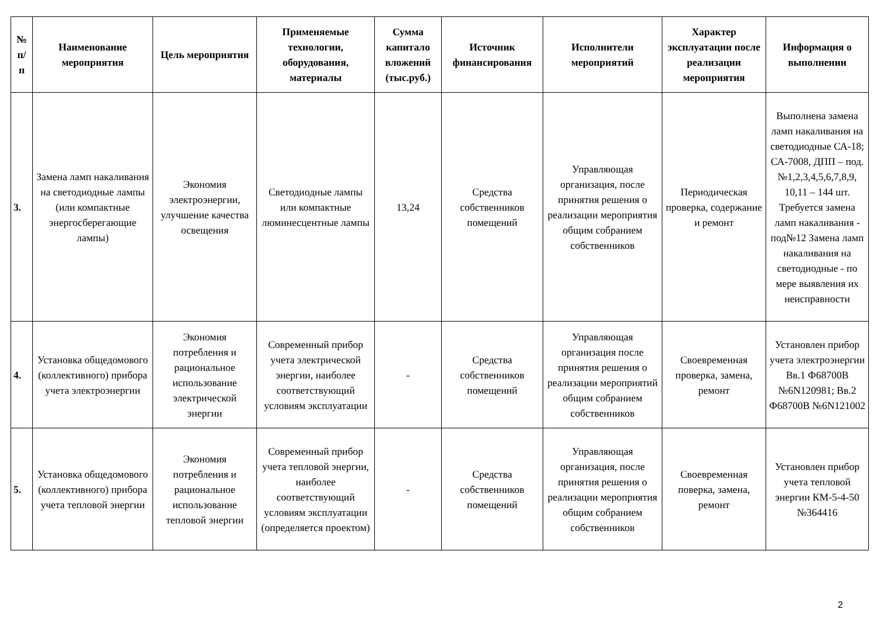| № п/ п | Наименование мероприятия | Цель мероприятия | Применяемые технологии, оборудования, материалы | Сумма капитало вложений (тыс.руб.) | Источник финансирования | Исполнители мероприятий | Характер эксплуатации после реализации мероприятия | Информация о выполнении |
| --- | --- | --- | --- | --- | --- | --- | --- | --- |
| 3. | Замена ламп накаливания на светодиодные лампы (или компактные энергосберегающие лампы) | Экономия электроэнергии, улучшение качества освещения | Светодиодные лампы или компактные люминесцентные лампы | 13,24 | Средства собственников помещений | Управляющая организация, после принятия решения о реализации мероприятия общим собранием собственников | Периодическая проверка, содержание и ремонт | Выполнена замена ламп накаливания на светодиодные СА-18; СА-7008, ДПП – под. №1,2,3,4,5,6,7,8,9, 10,11 – 144 шт. Требуется замена ламп накаливания - под№12 Замена ламп накаливания на светодиодные - по мере выявления их неисправности |
| 4. | Установка общедомового (коллективного) прибора учета электроэнергии | Экономия потребления и рациональное использование электрической энергии | Современный прибор учета электрической энергии, наиболее соответствующий условиям эксплуатации | - | Средства собственников помещений | Управляющая организация после принятия решения о реализации мероприятий общим собранием собственников | Своевременная проверка, замена, ремонт | Установлен прибор учета электроэнергии Вв.1 Ф68700В №6N120981; Вв.2 Ф68700В №6N121002 |
| 5. | Установка общедомового (коллективного) прибора учета тепловой энергии | Экономия потребления и рациональное использование тепловой энергии | Современный прибор учета тепловой энергии, наиболее соответствующий условиям эксплуатации (определяется проектом) | - | Средства собственников помещений | Управляющая организация, после принятия решения о реализации мероприятия общим собранием собственников | Своевременная поверка, замена, ремонт | Установлен прибор учета тепловой энергии КМ-5-4-50 №364416 |
2